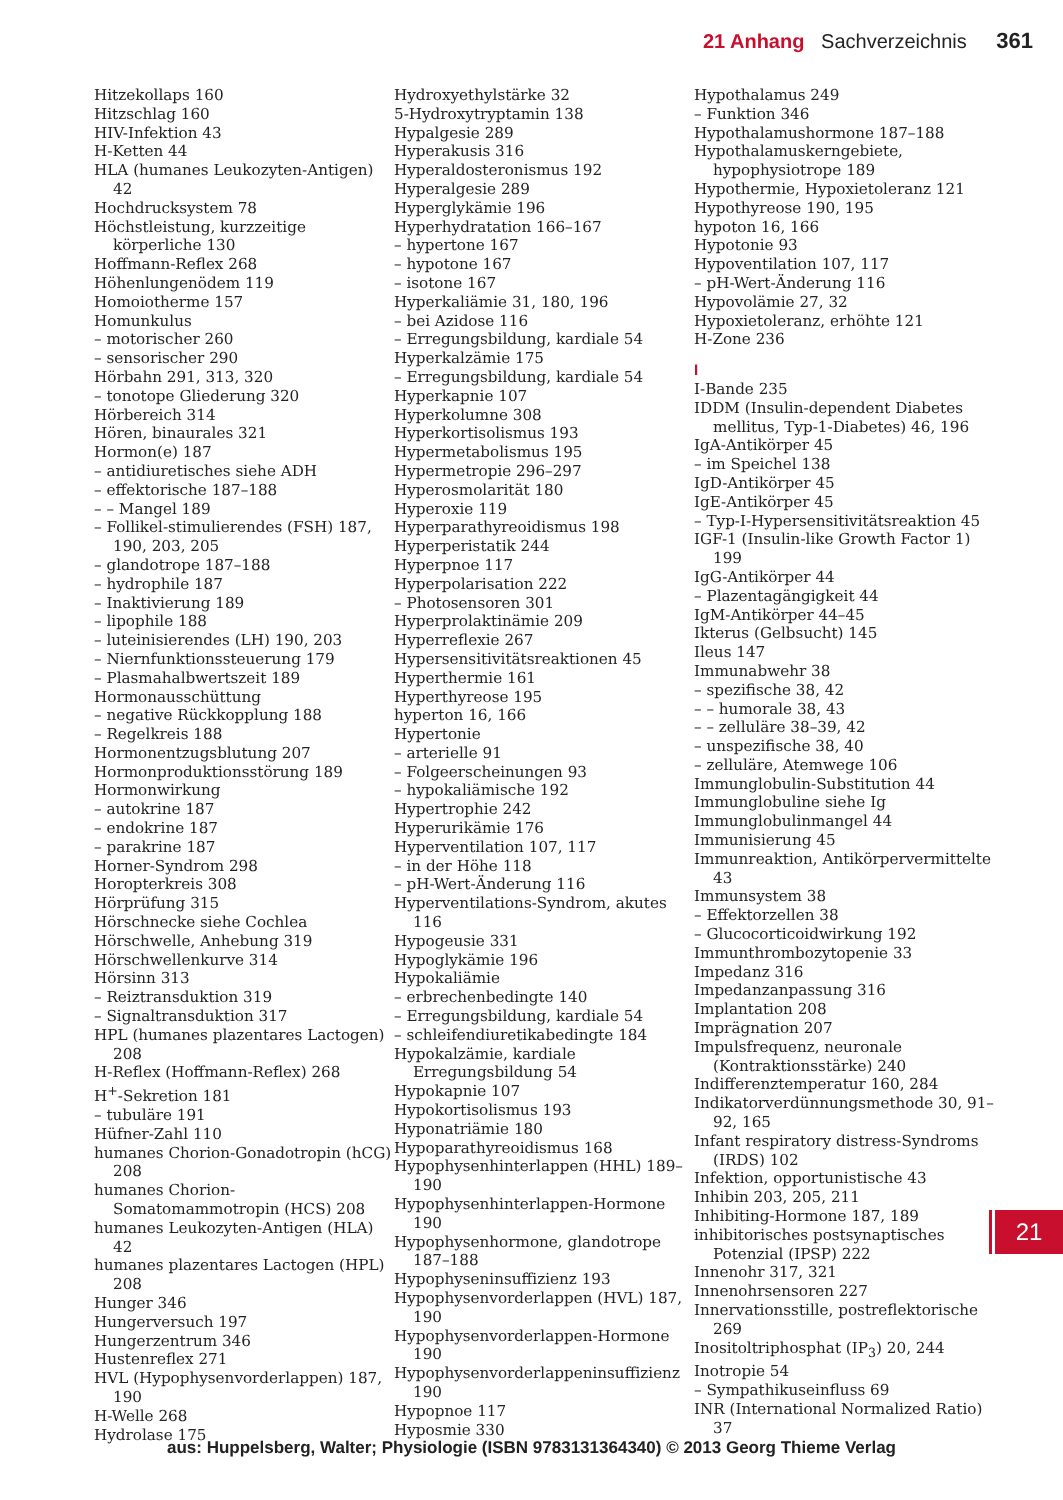21 Anhang Sachverzeichnis 361
Hitzekollaps 160
Hitzschlag 160
HIV-Infektion 43
H-Ketten 44
HLA (humanes Leukozyten-Antigen) 42
Hochdrucksystem 78
Höchstleistung, kurzzeitige körperliche 130
Hoffmann-Reflex 268
Höhenlungenödem 119
Homoiotherme 157
Homunkulus
– motorischer 260
– sensorischer 290
Hörbahn 291, 313, 320
– tonotope Gliederung 320
Hörbereich 314
Hören, binaurales 321
Hormon(e) 187
– antidiuretisches siehe ADH
– effektorische 187–188
– – Mangel 189
– Follikel-stimulierendes (FSH) 187, 190, 203, 205
– glandotrope 187–188
– hydrophile 187
– Inaktivierung 189
– lipophile 188
– luteinisierendes (LH) 190, 203
– Niernfunktionssteuerung 179
– Plasmahalbwertszeit 189
Hormonausschüttung
– negative Rückkopplung 188
– Regelkreis 188
Hormonentzugsblutung 207
Hormonproduktionsstörung 189
Hormonwirkung
– autokrine 187
– endokrine 187
– parakrine 187
Horner-Syndrom 298
Horopterkreis 308
Hörprüfung 315
Hörschnecke siehe Cochlea
Hörschwelle, Anhebung 319
Hörschwellenkurve 314
Hörsinn 313
– Reiztransduktion 319
– Signaltransduktion 317
HPL (humanes plazentares Lactogen) 208
H-Reflex (Hoffmann-Reflex) 268
H<sup>+</sup>-Sekretion 181
– tubuläre 191
Hüfner-Zahl 110
humanes Chorion-Gonadotropin (hCG) 208
humanes Chorion-Somatomammotropin (HCS) 208
humanes Leukozyten-Antigen (HLA) 42
humanes plazentares Lactogen (HPL) 208
Hunger 346
Hungerversuch 197
Hungerzentrum 346
Hustenreflex 271
HVL (Hypophysenvorderlappen) 187, 190
H-Welle 268
Hydrolase 175
Hydroxyethylstärke 32
5-Hydroxytryptamin 138
Hypalgesie 289
Hyperakusis 316
Hyperaldosteronismus 192
Hyperalgesie 289
Hyperglykämie 196
Hyperhydratation 166–167
– hypertone 167
– hypotone 167
– isotone 167
Hyperkaliämie 31, 180, 196
– bei Azidose 116
– Erregungsbildung, kardiale 54
Hyperkalzämie 175
– Erregungsbildung, kardiale 54
Hyperkapnie 107
Hyperkolumne 308
Hyperkortisolismus 193
Hypermetabolismus 195
Hypermetropie 296–297
Hyperosmolarität 180
Hyperoxie 119
Hyperparathyreoidismus 198
Hyperperistatik 244
Hyperpnoe 117
Hyperpolarisation 222
– Photosensoren 301
Hyperprolaktinämie 209
Hyperreflexie 267
Hypersensitivitätsreaktionen 45
Hyperthermie 161
Hyperthyreose 195
hyperton 16, 166
Hypertonie
– arterielle 91
– Folgeerscheinungen 93
– hypokaliämische 192
Hypertrophie 242
Hyperurikämie 176
Hyperventilation 107, 117
– in der Höhe 118
– pH-Wert-Änderung 116
Hyperventilations-Syndrom, akutes 116
Hypogeusie 331
Hypoglykämie 196
Hypokaliämie
– erbrechenbedingte 140
– Erregungsbildung, kardiale 54
– schleifendiuretikabedingte 184
Hypokalzämie, kardiale Erregungsbildung 54
Hypokapnie 107
Hypokortisolismus 193
Hyponatriämie 180
Hypoparathyreoidismus 168
Hypophysenhinterlappen (HHL) 189–190
Hypophysenhinterlappen-Hormone 190
Hypophysenhormone, glandotrope 187–188
Hypophyseninsuffizienz 193
Hypophysenvorderlappen (HVL) 187, 190
Hypophysenvorderlappen-Hormone 190
Hypophysenvorderlappeninsuffizienz 190
Hypopnoe 117
Hyposmie 330
Hypothalamus 249
– Funktion 346
Hypothalamushormone 187–188
Hypothalamuskerngebiete, hypophysiotrope 189
Hypothermie, Hypoxietoleranz 121
Hypothyreose 190, 195
hypoton 16, 166
Hypotonie 93
Hypoventilation 107, 117
– pH-Wert-Änderung 116
Hypovolämie 27, 32
Hypoxietoleranz, erhöhte 121
H-Zone 236
I
I-Bande 235
IDDM (Insulin-dependent Diabetes mellitus, Typ-1-Diabetes) 46, 196
IgA-Antikörper 45
– im Speichel 138
IgD-Antikörper 45
IgE-Antikörper 45
– Typ-I-Hypersensitivitätsreaktion 45
IGF-1 (Insulin-like Growth Factor 1) 199
IgG-Antikörper 44
– Plazentagängigkeit 44
IgM-Antikörper 44–45
Ikterus (Gelbsucht) 145
Ileus 147
Immunabwehr 38
– spezifische 38, 42
– – humorale 38, 43
– – zelluläre 38–39, 42
– unspezifische 38, 40
– zelluläre, Atemwege 106
Immunglobulin-Substitution 44
Immunglobuline siehe Ig
Immunglobulinmangel 44
Immunisierung 45
Immunreaktion, Antikörpervermittelte 43
Immunsystem 38
– Effektorzellen 38
– Glucocorticoidwirkung 192
Immunthrombozytopenie 33
Impedanz 316
Impedanzanpassung 316
Implantation 208
Imprägnation 207
Impulsfrequenz, neuronale (Kontraktionsstärke) 240
Indifferenztemperatur 160, 284
Indikatorverdünnungsmethode 30, 91–92, 165
Infant respiratory distress-Syndroms (IRDS) 102
Infektion, opportunistische 43
Inhibin 203, 205, 211
Inhibiting-Hormone 187, 189
inhibitorisches postsynaptisches Potenzial (IPSP) 222
Innenohr 317, 321
Innenohrsensoren 227
Innervationsstille, postreflektorische 269
Inositoltriphosphat (IP<sub>3</sub>) 20, 244
Inotropie 54
– Sympathikuseinfluss 69
INR (International Normalized Ratio) 37
21
aus: Huppelsberg, Walter; Physiologie (ISBN 9783131364340) © 2013 Georg Thieme Verlag